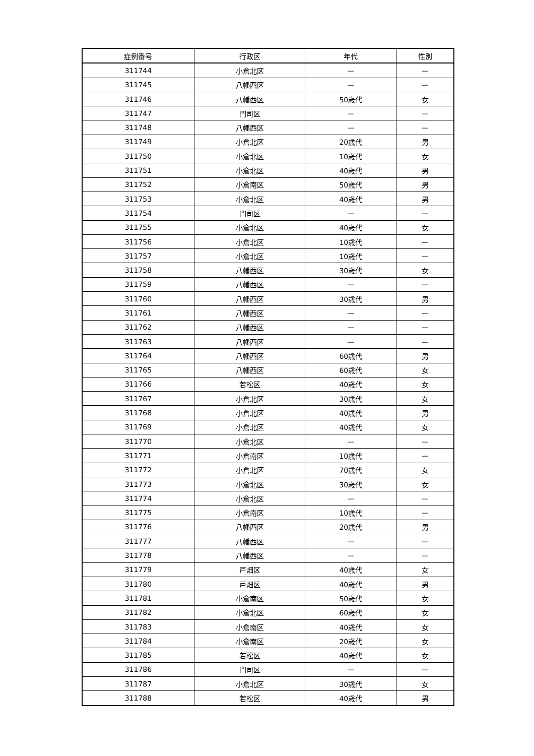| 症例番号 | 行政区 | 年代 | 性別 |
| --- | --- | --- | --- |
| 311744 | 小倉北区 | — | — |
| 311745 | 八幡西区 | — | — |
| 311746 | 八幡西区 | 50歳代 | 女 |
| 311747 | 門司区 | — | — |
| 311748 | 八幡西区 | — | — |
| 311749 | 小倉北区 | 20歳代 | 男 |
| 311750 | 小倉北区 | 10歳代 | 女 |
| 311751 | 小倉北区 | 40歳代 | 男 |
| 311752 | 小倉南区 | 50歳代 | 男 |
| 311753 | 小倉北区 | 40歳代 | 男 |
| 311754 | 門司区 | — | — |
| 311755 | 小倉北区 | 40歳代 | 女 |
| 311756 | 小倉北区 | 10歳代 | — |
| 311757 | 小倉北区 | 10歳代 | — |
| 311758 | 八幡西区 | 30歳代 | 女 |
| 311759 | 八幡西区 | — | — |
| 311760 | 八幡西区 | 30歳代 | 男 |
| 311761 | 八幡西区 | — | — |
| 311762 | 八幡西区 | — | — |
| 311763 | 八幡西区 | — | — |
| 311764 | 八幡西区 | 60歳代 | 男 |
| 311765 | 八幡西区 | 60歳代 | 女 |
| 311766 | 若松区 | 40歳代 | 女 |
| 311767 | 小倉北区 | 30歳代 | 女 |
| 311768 | 小倉北区 | 40歳代 | 男 |
| 311769 | 小倉北区 | 40歳代 | 女 |
| 311770 | 小倉北区 | — | — |
| 311771 | 小倉南区 | 10歳代 | — |
| 311772 | 小倉北区 | 70歳代 | 女 |
| 311773 | 小倉北区 | 30歳代 | 女 |
| 311774 | 小倉北区 | — | — |
| 311775 | 小倉南区 | 10歳代 | — |
| 311776 | 八幡西区 | 20歳代 | 男 |
| 311777 | 八幡西区 | — | — |
| 311778 | 八幡西区 | — | — |
| 311779 | 戸畑区 | 40歳代 | 女 |
| 311780 | 戸畑区 | 40歳代 | 男 |
| 311781 | 小倉南区 | 50歳代 | 女 |
| 311782 | 小倉北区 | 60歳代 | 女 |
| 311783 | 小倉南区 | 40歳代 | 女 |
| 311784 | 小倉南区 | 20歳代 | 女 |
| 311785 | 若松区 | 40歳代 | 女 |
| 311786 | 門司区 | — | — |
| 311787 | 小倉北区 | 30歳代 | 女 |
| 311788 | 若松区 | 40歳代 | 男 |